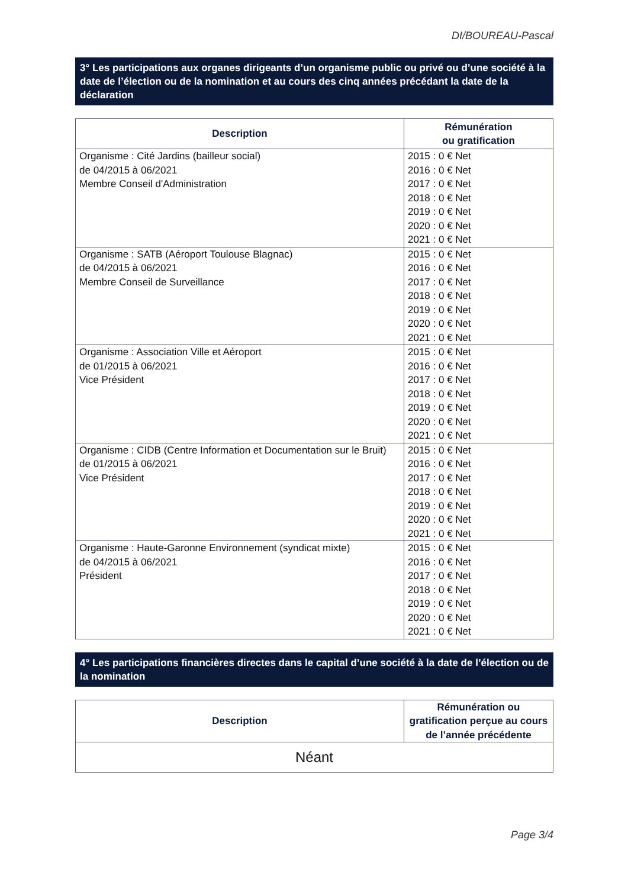DI/BOUREAU-Pascal
3° Les participations aux organes dirigeants d’un organisme public ou privé ou d’une société à la date de l’élection ou de la nomination et au cours des cinq années précédant la date de la déclaration
| Description | Rémunération ou gratification |
| --- | --- |
| Organisme : Cité Jardins (bailleur social) de 04/2015 à 06/2021 Membre Conseil d'Administration | 2015 : 0 € Net 2016 : 0 € Net 2017 : 0 € Net 2018 : 0 € Net 2019 : 0 € Net 2020 : 0 € Net 2021 : 0 € Net |
| Organisme : SATB (Aéroport Toulouse Blagnac) de 04/2015 à 06/2021 Membre Conseil de Surveillance | 2015 : 0 € Net 2016 : 0 € Net 2017 : 0 € Net 2018 : 0 € Net 2019 : 0 € Net 2020 : 0 € Net 2021 : 0 € Net |
| Organisme : Association Ville et Aéroport de 01/2015 à 06/2021 Vice Président | 2015 : 0 € Net 2016 : 0 € Net 2017 : 0 € Net 2018 : 0 € Net 2019 : 0 € Net 2020 : 0 € Net 2021 : 0 € Net |
| Organisme : CIDB (Centre Information et Documentation sur le Bruit) de 01/2015 à 06/2021 Vice Président | 2015 : 0 € Net 2016 : 0 € Net 2017 : 0 € Net 2018 : 0 € Net 2019 : 0 € Net 2020 : 0 € Net 2021 : 0 € Net |
| Organisme : Haute-Garonne Environnement (syndicat mixte) de 04/2015 à 06/2021 Président | 2015 : 0 € Net 2016 : 0 € Net 2017 : 0 € Net 2018 : 0 € Net 2019 : 0 € Net 2020 : 0 € Net 2021 : 0 € Net |
4° Les participations financières directes dans le capital d’une société à la date de l’élection ou de la nomination
| Description | Rémunération ou gratification perçue au cours de l’année précédente |
| --- | --- |
| Néant | |
Page 3/4